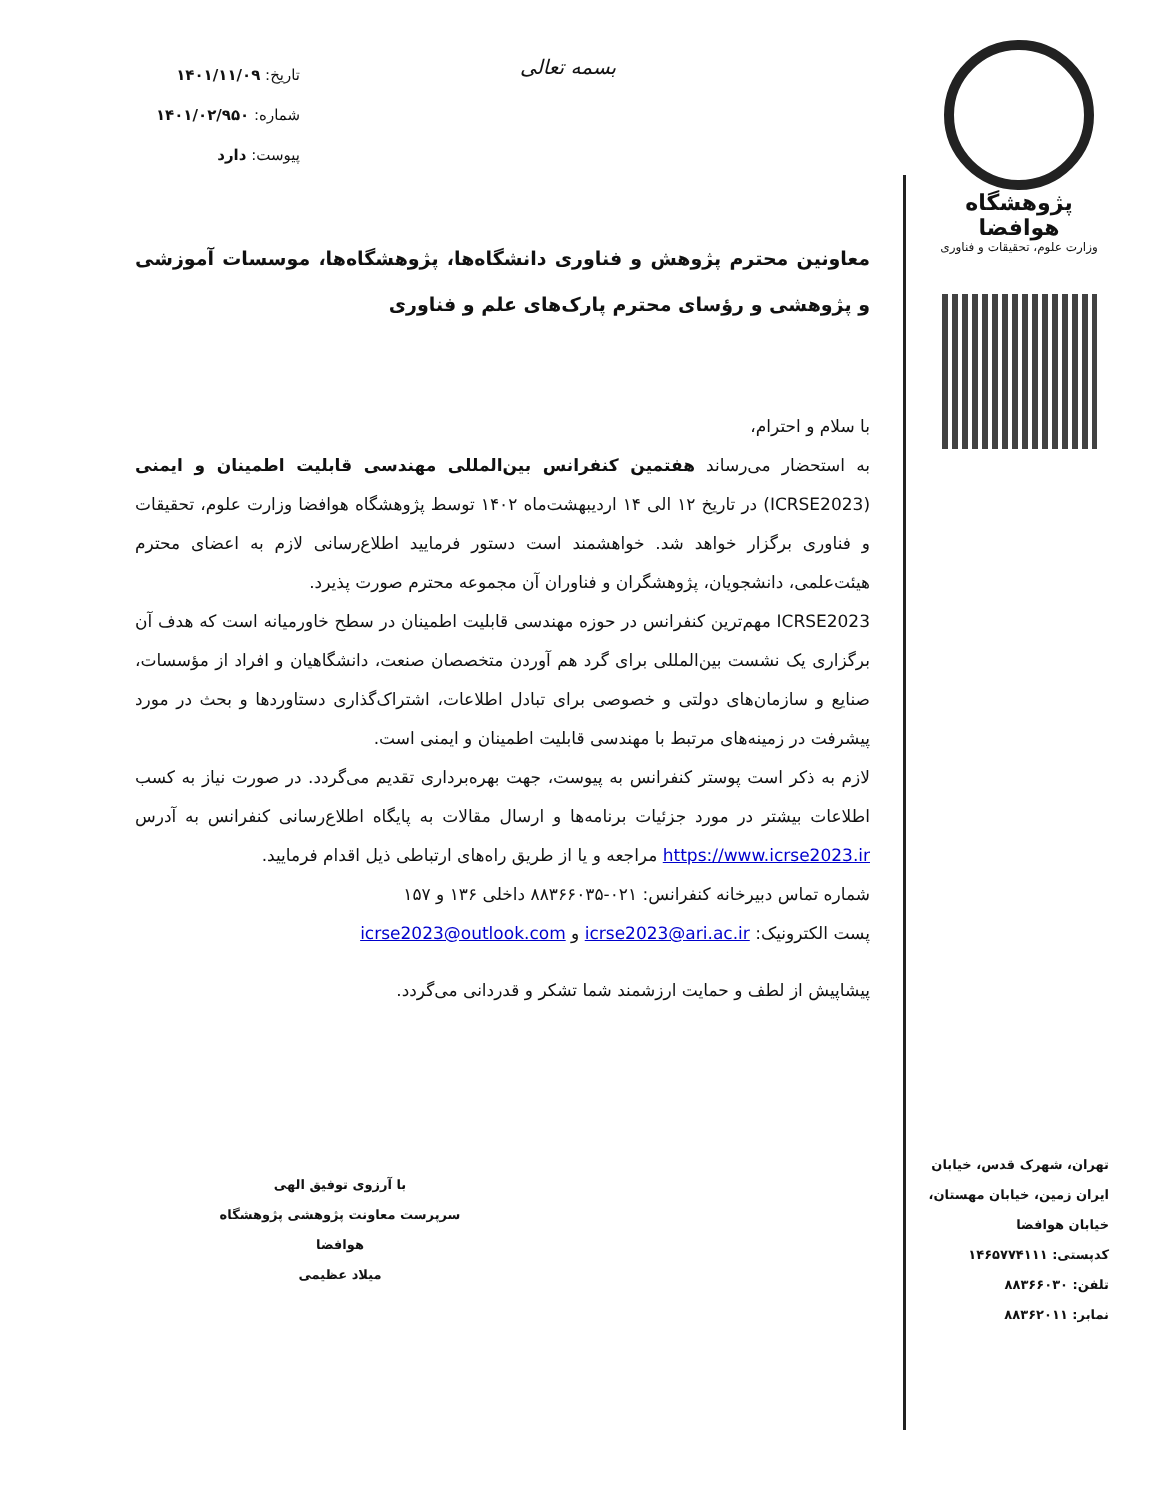پژوهشگاه هوافضا
وزارت علوم، تحقیقات و فناوری
بسمه تعالی
تاریخ: ۱۴۰۱/۱۱/۰۹
شماره: ۱۴۰۱/۰۲/۹۵۰
پیوست: دارد
معاونین محترم پژوهش و فناوری دانشگاه‌ها، پژوهشگاه‌ها، موسسات آموزشی و پژوهشی و رؤسای محترم پارک‌های علم و فناوری
با سلام و احترام،
به استحضار می‌رساند هفتمین کنفرانس بین‌المللی مهندسی قابلیت اطمینان و ایمنی (ICRSE2023) در تاریخ ۱۲ الی ۱۴ اردیبهشت‌ماه ۱۴۰۲ توسط پژوهشگاه هوافضا وزارت علوم، تحقیقات و فناوری برگزار خواهد شد. خواهشمند است دستور فرمایید اطلاع‌رسانی لازم به اعضای محترم هیئت‌علمی، دانشجویان، پژوهشگران و فناوران آن مجموعه محترم صورت پذیرد.
ICRSE2023 مهم‌ترین کنفرانس در حوزه مهندسی قابلیت اطمینان در سطح خاورمیانه است که هدف آن برگزاری یک نشست بین‌المللی برای گرد هم آوردن متخصصان صنعت، دانشگاهیان و افراد از مؤسسات، صنایع و سازمان‌های دولتی و خصوصی برای تبادل اطلاعات، اشتراک‌گذاری دستاوردها و بحث در مورد پیشرفت در زمینه‌های مرتبط با مهندسی قابلیت اطمینان و ایمنی است.
لازم به ذکر است پوستر کنفرانس به پیوست، جهت بهره‌برداری تقدیم می‌گردد. در صورت نیاز به کسب اطلاعات بیشتر در مورد جزئیات برنامه‌ها و ارسال مقالات به پایگاه اطلاع‌رسانی کنفرانس به آدرس https://www.icrse2023.ir مراجعه و یا از طریق راه‌های ارتباطی ذیل اقدام فرمایید.
شماره تماس دبیرخانه کنفرانس: ۰۲۱-۸۸۳۶۶۰۳۵ داخلی ۱۳۶ و ۱۵۷
پست الکترونیک: icrse2023@ari.ac.ir و icrse2023@outlook.com
پیشاپیش از لطف و حمایت ارزشمند شما تشکر و قدردانی می‌گردد.
با آرزوی توفیق الهی
سرپرست معاونت پژوهشی پژوهشگاه هوافضا
میلاد عظیمی
تهران، شهرک قدس، خیابان
ایران زمین، خیابان مهستان،
خیابان هوافضا
کدپستی: ۱۴۶۵۷۷۴۱۱۱
تلفن: ۸۸۳۶۶۰۳۰
نمابر: ۸۸۳۶۲۰۱۱